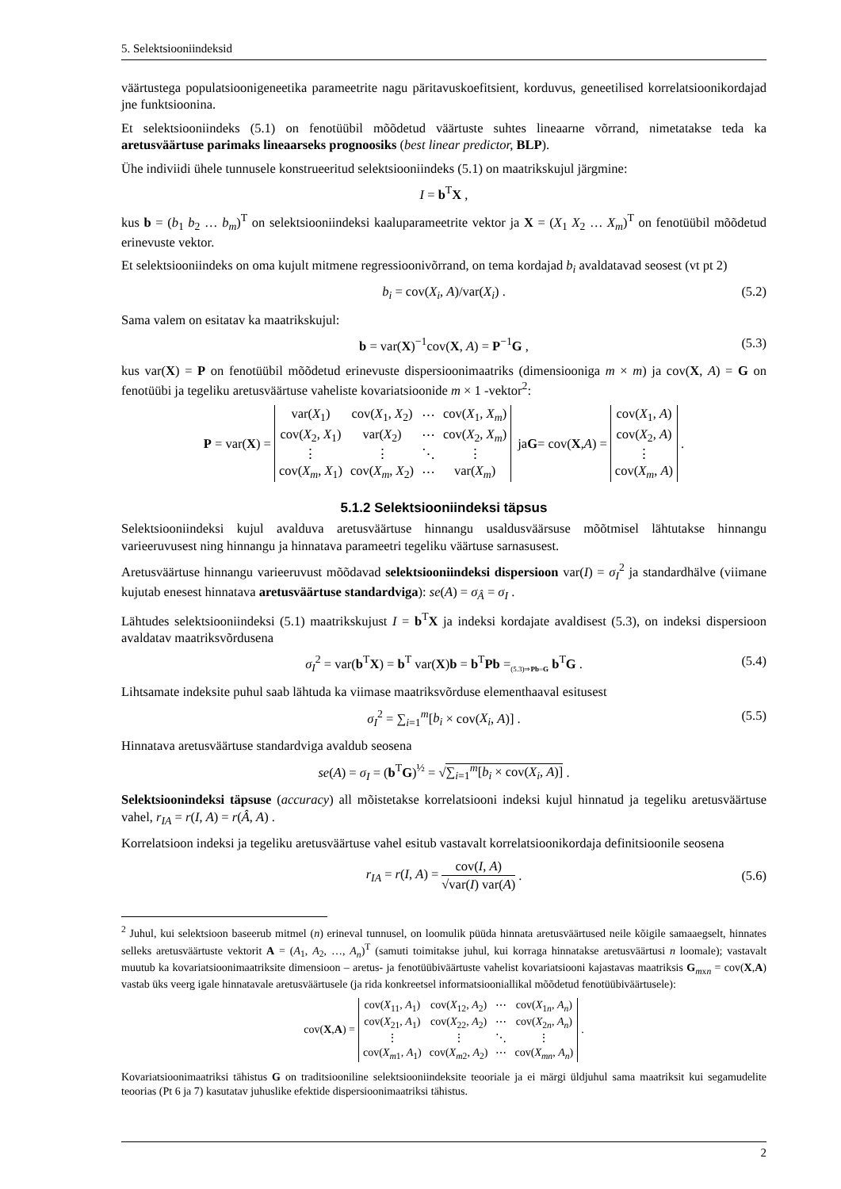5. Selektsiooniindeksid
väärtustega populatsioonigeneetika parameetrite nagu päritavuskoefitsient, korduvus, geneetilised korrelatsioonikordajad jne funktsioonina.
Et selektsiooniindeks (5.1) on fenotüübil mõõdetud väärtuste suhtes lineaarne võrrand, nimetatakse teda ka aretusväärtuse parimaks lineaarseks prognoosiks (best linear predictor, BLP).
Ühe indiviidi ühele tunnusele konstrueeritud selektsiooniindeks (5.1) on maatrikskujul järgmine:
I = b<sup>T</sup>X ,
kus b = (b<sub>1</sub> b<sub>2</sub> … b<sub>m</sub>)<sup>T</sup> on selektsiooniindeksi kaaluparameetrite vektor ja X = (X<sub>1</sub> X<sub>2</sub> … X<sub>m</sub>)<sup>T</sup> on fenotüübil mõõdetud erinevuste vektor.
Et selektsiooniindeks on oma kujult mitmene regressioonivõrrand, on tema kordajad b<sub>i</sub> avaldatavad seosest (vt pt 2)
b<sub>i</sub> = cov(X<sub>i</sub>, A)/var(X<sub>i</sub>) . (5.2)
Sama valem on esitatav ka maatrikskujul:
b = var(X)<sup>−1</sup>cov(X, A) = P<sup>−1</sup>G , (5.3)
kus var(X) = P on fenotüübil mõõdetud erinevuste dispersioonimaatriks (dimensiooniga m × m) ja cov(X, A) = G on fenotüübi ja tegeliku aretusväärtuse vaheliste kovariatsioonide m × 1 -vektor<sup>2</sup>:
P = var(X) =
| var( X<sub>1</sub>) | cov( X<sub>1</sub>, X<sub>2</sub>) | ⋯ | cov( X<sub>1</sub>, X<sub>m</sub> ) |
| cov( X<sub>2</sub>, X<sub>1</sub>) | var( X<sub>2</sub>) | ⋯ | cov( X<sub>2</sub>, X<sub>m</sub> ) |
| ⋮ | ⋮ | ⋱ | ⋮ |
| cov( X<sub>m</sub> , X<sub>1</sub>) | cov( X<sub>m</sub> , X<sub>2</sub>) | ⋯ | var( X<sub>m</sub> ) |
ja G = cov(X, A) =
| cov( X<sub>1</sub>, A ) |
| cov( X<sub>2</sub>, A ) |
| ⋮ |
| cov( X<sub>m</sub> , A ) |
.
5.1.2 Selektsiooniindeksi täpsus
Selektsiooniindeksi kujul avalduva aretusväärtuse hinnangu usaldusväärsuse mõõtmisel lähtutakse hinnangu varieeruvusest ning hinnangu ja hinnatava parameetri tegeliku väärtuse sarnasusest.
Aretusväärtuse hinnangu varieeruvust mõõdavad selektsiooniindeksi dispersioon var(I) = σ<sub>I</sub><sup>2</sup> ja standardhälve (viimane kujutab enesest hinnatava aretusväärtuse standardviga): se(A) = σ<sub>Â</sub> = σ<sub>I</sub> .
Lähtudes selektsiooniindeksi (5.1) maatrikskujust I = b<sup>T</sup>X ja indeksi kordajate avaldisest (5.3), on indeksi dispersioon avaldatav maatriksvõrdusena
σ<sub>I</sub><sup>2</sup> = var(b<sup>T</sup>X) = b<sup>T</sup> var(X)b = b<sup>T</sup>Pb =<sub>(5.3)⇒Pb=G</sub> b<sup>T</sup>G . (5.4)
Lihtsamate indeksite puhul saab lähtuda ka viimase maatriksvõrduse elementhaaval esitusest
σ<sub>I</sub><sup>2</sup> = ∑<sub>i=1</sub><sup>m</sup>[b<sub>i</sub> × cov(X<sub>i</sub>, A)] . (5.5)
Hinnatava aretusväärtuse standardviga avaldub seosena
se(A) = σ<sub>I</sub> = (b<sup>T</sup>G)<sup>½</sup> = √∑<sub>i=1</sub><sup>m</sup>[b<sub>i</sub> × cov(X<sub>i</sub>, A)] .
Selektsioonindeksi täpsuse (accuracy) all mõistetakse korrelatsiooni indeksi kujul hinnatud ja tegeliku aretusväärtuse vahel, r<sub>IA</sub> = r(I, A) = r(Â, A) .
Korrelatsioon indeksi ja tegeliku aretusväärtuse vahel esitub vastavalt korrelatsioonikordaja definitsioonile seosena
r<sub>IA</sub> = r(I, A) = cov(I, A) √var(I) var(A) . (5.6)
<sup>2</sup> Juhul, kui selektsioon baseerub mitmel (n) erineval tunnusel, on loomulik püüda hinnata aretusväärtused neile kõigile samaaegselt, hinnates selleks aretusväärtuste vektorit A = (A<sub>1</sub>, A<sub>2</sub>, …, A<sub>n</sub>)<sup>T</sup> (samuti toimitakse juhul, kui korraga hinnatakse aretusväärtusi n loomale); vastavalt muutub ka kovariatsioonimaatriksite dimensioon – aretus- ja fenotüübiväärtuste vahelist kovariatsiooni kajastavas maatriksis G<sub>mxn</sub> = cov(X,A) vastab üks veerg igale hinnatavale aretusväärtusele (ja rida konkreetsel informatsiooniallikal mõõdetud fenotüübiväärtusele):
cov(X, A) =
| cov( X<sub>11</sub>, A<sub>1</sub>) | cov( X<sub>12</sub>, A<sub>2</sub>) | ⋯ | cov( X<sub>1n</sub>, A<sub>n</sub> ) |
| cov( X<sub>21</sub>, A<sub>1</sub>) | cov( X<sub>22</sub>, A<sub>2</sub>) | ⋯ | cov( X<sub>2n</sub>, A<sub>n</sub> ) |
| ⋮ | ⋮ | ⋱ | ⋮ |
| cov( X<sub>m1</sub>, A<sub>1</sub>) | cov( X<sub>m2</sub>, A<sub>2</sub>) | ⋯ | cov( X<sub>mn</sub> , A<sub>n</sub> ) |
.
Kovariatsioonimaatriksi tähistus G on traditsiooniline selektsiooniindeksite teooriale ja ei märgi üldjuhul sama maatriksit kui segamudelite teoorias (Pt 6 ja 7) kasutatav juhuslike efektide dispersioonimaatriksi tähistus.
2